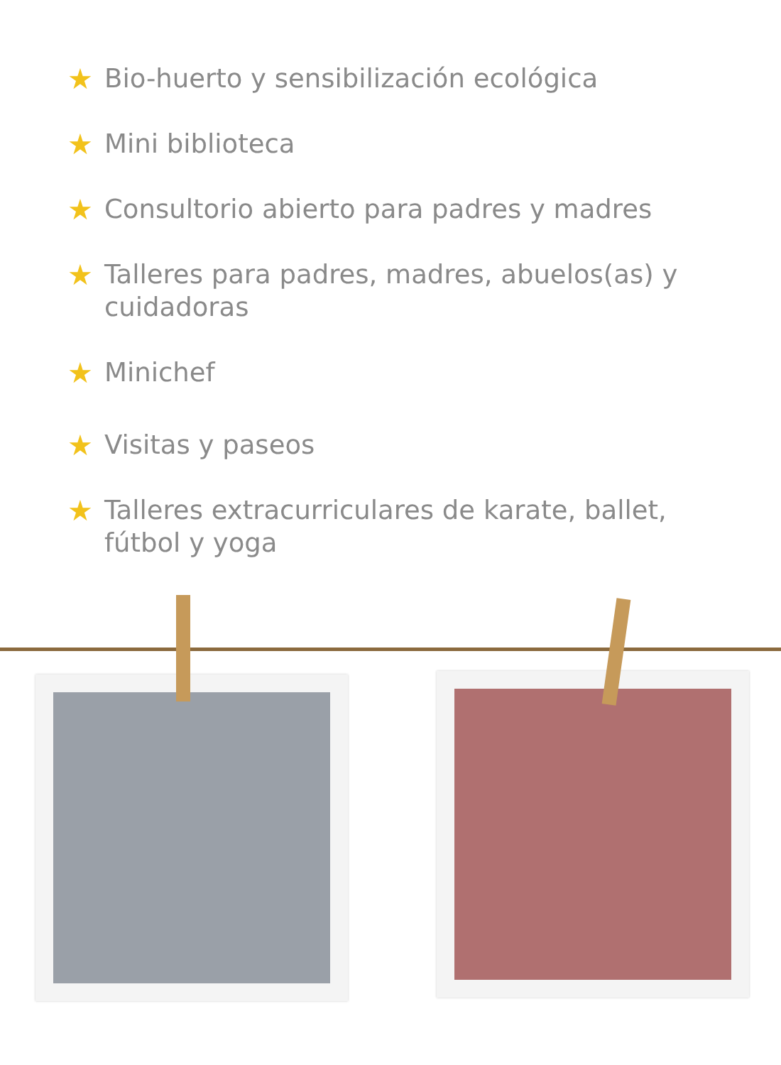★ Bio-huerto y sensibilización ecológica
★ Mini biblioteca
★ Consultorio abierto para padres y madres
★ Talleres para padres, madres, abuelos(as) y cuidadoras
★ Minichef
★ Visitas y paseos
★ Talleres extracurriculares de karate, ballet, fútbol y yoga